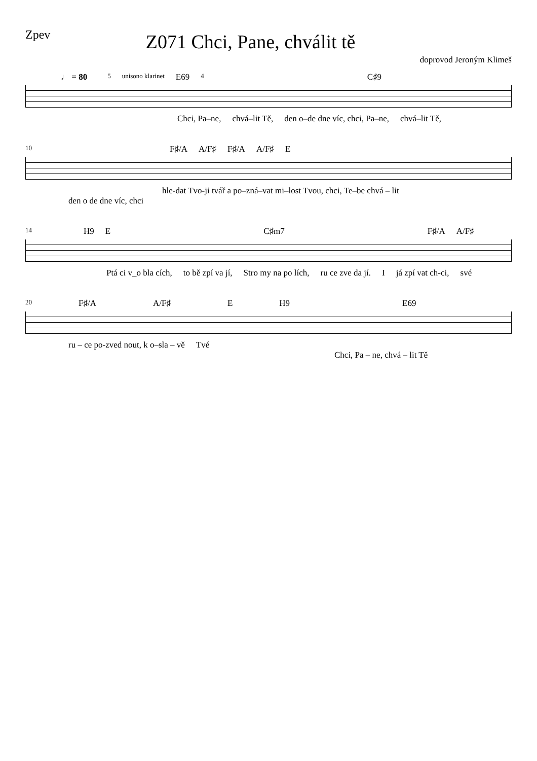Zpev Z071 Chci, Pane, chválit tě
doprovod Jeroným Klimeš
♩ = 80 5 unisono klarinet E69 4 C♯9
Chci, Pa–ne, chvá–lit Tě, den o–de dne víc, chci, Pa–ne, chvá–lit Tě,
10 F♯/A A/F♯ F♯/A A/F♯ E
hle-dat Tvo-ji tvář a po–zná–vat mi–lost Tvou, chci, Te–be chvá – lit
den o de dne víc, chci
14 H9 E C♯m7 F♯/A A/F♯
Ptá ci v_o bla cích, to bě zpí va jí, Stro my na po lích, ru ce zve da jí. I já zpí vat ch-ci, své
20 F♯/A A/F♯ E H9 E69
ru – ce po-zved nout, k o–sla – vě Tvé
Chci, Pa – ne, chvá – lit Tě